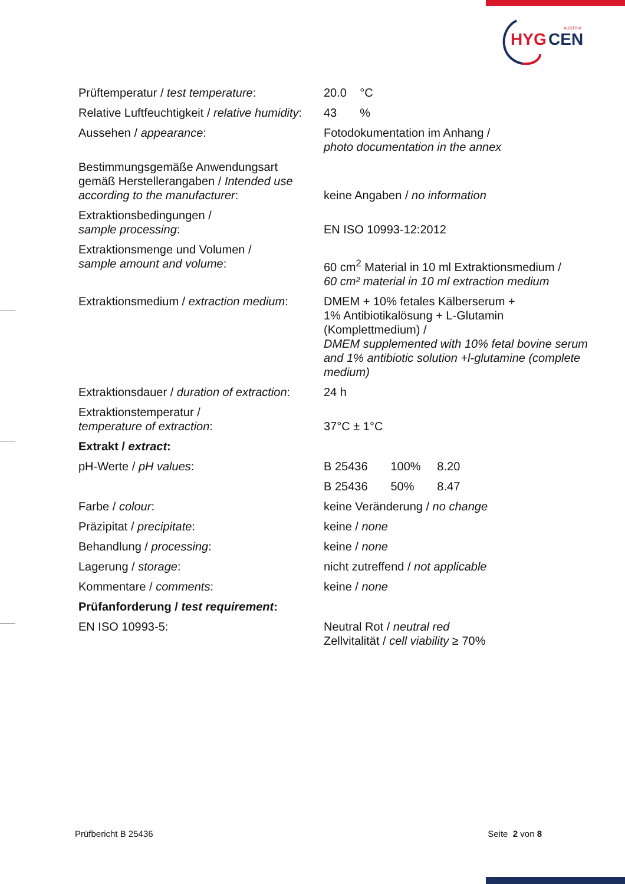HYG
CEN
AUSTRIA
| Prüftemperatur / test temperature : | 20.0 °C |
| Relative Luftfeuchtigkeit / relative humidity : | 43 % |
| Aussehen / appearance : | Fotodokumentation im Anhang / photo documentation in the annex |
| Bestimmungsgemäße Anwendungsart gemäß Herstellerangaben / Intended use according to the manufacturer : | keine Angaben / no information |
| Extraktionsbedingungen / sample processing : | EN ISO 10993-12:2012 |
| Extraktionsmenge und Volumen / sample amount and volume : | 60 cm<sup>2</sup> Material in 10 ml Extraktionsmedium / 60 cm² material in 10 ml extraction medium |
| Extraktionsmedium / extraction medium : | DMEM + 10% fetales Kälberserum + 1% Antibiotikalösung + L-Glutamin (Komplettmedium) / DMEM supplemented with 10% fetal bovine serum and 1% antibiotic solution +l-glutamine (complete medium) |
| Extraktionsdauer / duration of extraction : | 24 h |
| Extraktionstemperatur / temperature of extraction : | 37°C ± 1°C |
| Extrakt / extract : | |
| pH-Werte / pH values : | B 25436 100% 8.20 |
| | B 25436 50% 8.47 |
| Farbe / colour : | keine Veränderung / no change |
| Präzipitat / precipitate : | keine / none |
| Behandlung / processing : | keine / none |
| Lagerung / storage : | nicht zutreffend / not applicable |
| Kommentare / comments : | keine / none |
| Prüfanforderung / test requirement : | |
| EN ISO 10993-5: | Neutral Rot / neutral red Zellvitalität / cell viability ≥ 70% |
Prüfbericht B 25436 Seite 2 von 8